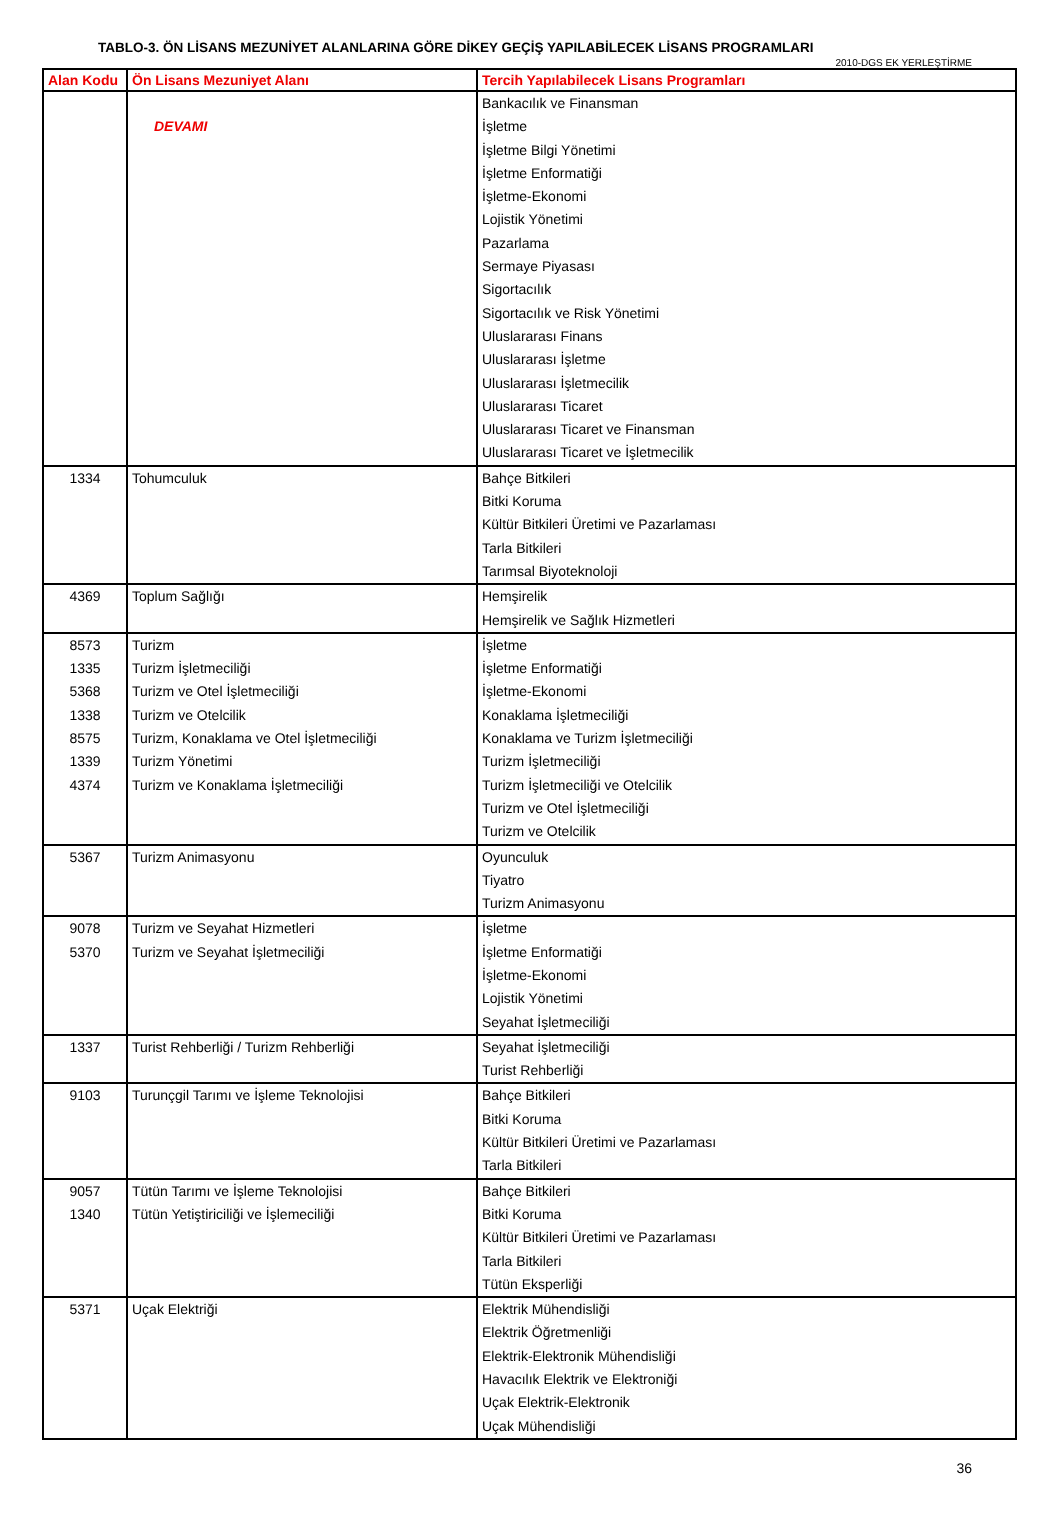TABLO-3. ÖN LİSANS MEZUNİYET ALANLARINA GÖRE DİKEY GEÇİŞ YAPILABİLECEK LİSANS PROGRAMLARI
2010-DGS EK YERLEŞTİRME
| Alan Kodu | Ön Lisans Mezuniyet Alanı | Tercih Yapılabilecek Lisans Programları |
| --- | --- | --- |
| | DEVAMI | Bankacılık ve Finansman İşletme İşletme Bilgi Yönetimi İşletme Enformatiği İşletme-Ekonomi Lojistik Yönetimi Pazarlama Sermaye Piyasası Sigortacılık Sigortacılık ve Risk Yönetimi Uluslararası Finans Uluslararası İşletme Uluslararası İşletmecilik Uluslararası Ticaret Uluslararası Ticaret ve Finansman Uluslararası Ticaret ve İşletmecilik |
| 1334 | Tohumculuk | Bahçe Bitkileri Bitki Koruma Kültür Bitkileri Üretimi ve Pazarlaması Tarla Bitkileri Tarımsal Biyoteknoloji |
| 4369 | Toplum Sağlığı | Hemşirelik Hemşirelik ve Sağlık Hizmetleri |
| 8573 1335 5368 1338 8575 1339 4374 | Turizm Turizm İşletmeciliği Turizm ve Otel İşletmeciliği Turizm ve Otelcilik Turizm, Konaklama ve Otel İşletmeciliği Turizm Yönetimi Turizm ve Konaklama İşletmeciliği | İşletme İşletme Enformatiği İşletme-Ekonomi Konaklama İşletmeciliği Konaklama ve Turizm İşletmeciliği Turizm İşletmeciliği Turizm İşletmeciliği ve Otelcilik Turizm ve Otel İşletmeciliği Turizm ve Otelcilik |
| 5367 | Turizm Animasyonu | Oyunculuk Tiyatro Turizm Animasyonu |
| 9078 5370 | Turizm ve Seyahat Hizmetleri Turizm ve Seyahat İşletmeciliği | İşletme İşletme Enformatiği İşletme-Ekonomi Lojistik Yönetimi Seyahat İşletmeciliği |
| 1337 | Turist Rehberliği / Turizm Rehberliği | Seyahat İşletmeciliği Turist Rehberliği |
| 9103 | Turunçgil Tarımı ve İşleme Teknolojisi | Bahçe Bitkileri Bitki Koruma Kültür Bitkileri Üretimi ve Pazarlaması Tarla Bitkileri |
| 9057 1340 | Tütün Tarımı ve İşleme Teknolojisi Tütün Yetiştiriciliği ve İşlemeciliği | Bahçe Bitkileri Bitki Koruma Kültür Bitkileri Üretimi ve Pazarlaması Tarla Bitkileri Tütün Eksperliği |
| 5371 | Uçak Elektriği | Elektrik Mühendisliği Elektrik Öğretmenliği Elektrik-Elektronik Mühendisliği Havacılık Elektrik ve Elektroniği Uçak Elektrik-Elektronik Uçak Mühendisliği |
36